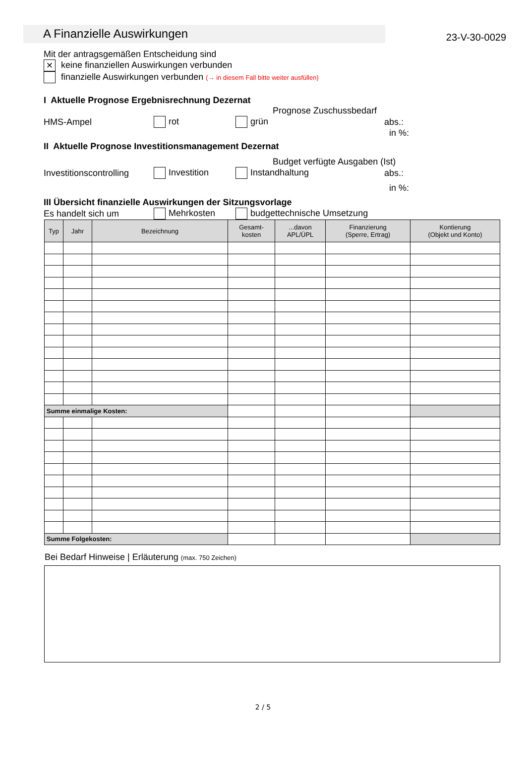A Finanzielle Auswirkungen
23-V-30-0029
Mit der antragsgemäßen Entscheidung sind
× keine finanziellen Auswirkungen verbunden
finanzielle Auswirkungen verbunden (→ in diesem Fall bitte weiter ausfüllen)
I Aktuelle Prognose Ergebnisrechnung Dezernat
Prognose Zuschussbedarf
HMS-Ampel rot grün abs.:
in %:
II Aktuelle Prognose Investitionsmanagement Dezernat
Budget verfügte Ausgaben (Ist)
Investitionscontrolling Investition Instandhaltung abs.:
in %:
III Übersicht finanzielle Auswirkungen der Sitzungsvorlage
Es handelt sich um Mehrkosten budgettechnische Umsetzung
| Typ | Jahr | Bezeichnung | Gesamt- kosten | ...davon APL/ÜPL | Finanzierung (Sperre, Ertrag) | Kontierung (Objekt und Konto) |
| --- | --- | --- | --- | --- | --- | --- |
| Summe einmalige Kosten: | | | | | | |
| Summe Folgekosten: | | | | | | |
Bei Bedarf Hinweise | Erläuterung (max. 750 Zeichen)
2 / 5